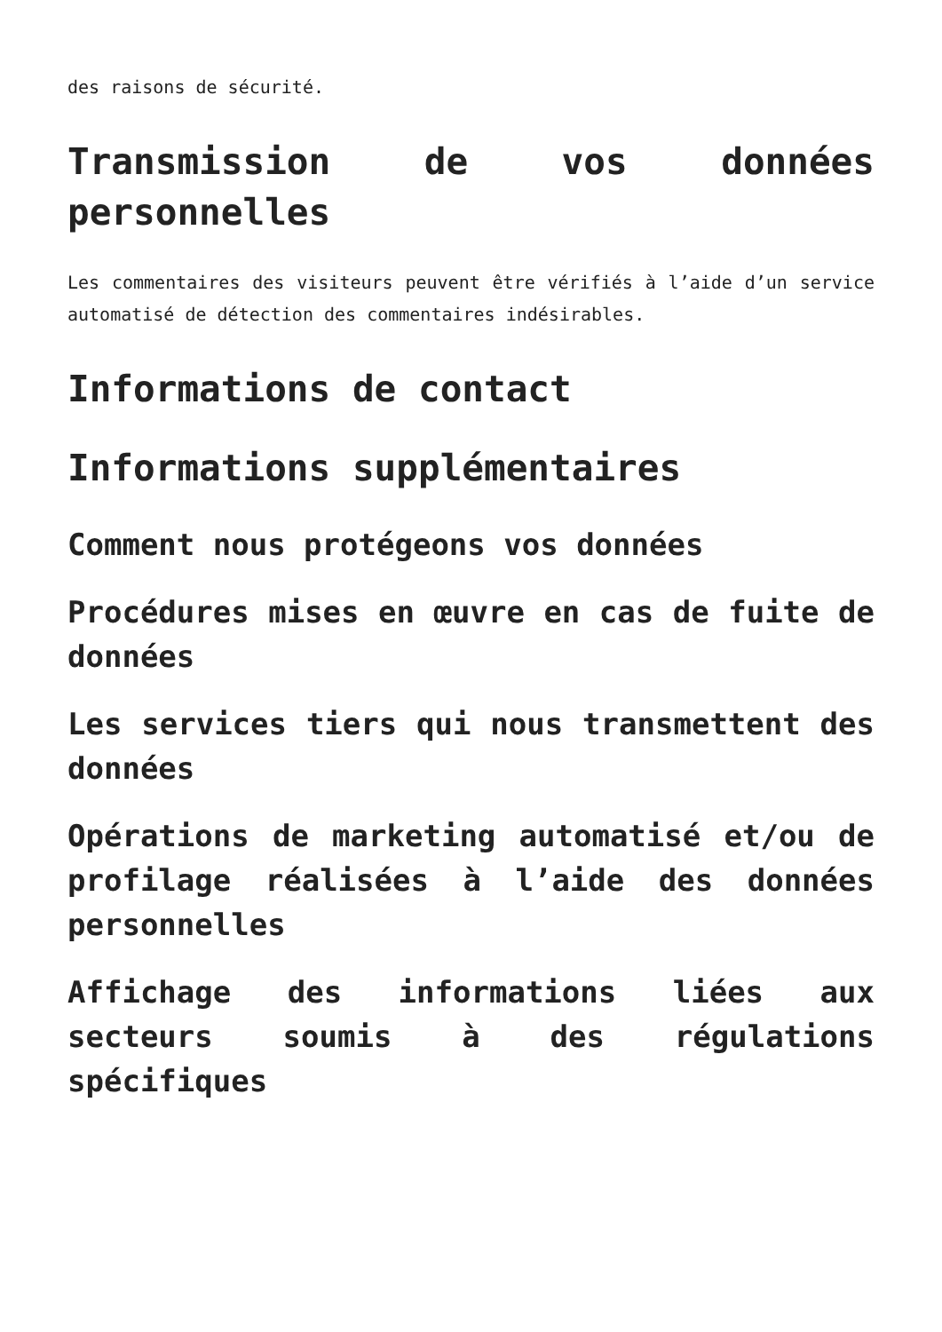des raisons de sécurité.
Transmission de vos données personnelles
Les commentaires des visiteurs peuvent être vérifiés à l’aide d’un service automatisé de détection des commentaires indésirables.
Informations de contact
Informations supplémentaires
Comment nous protégeons vos données
Procédures mises en œuvre en cas de fuite de données
Les services tiers qui nous transmettent des données
Opérations de marketing automatisé et/ou de profilage réalisées à l’aide des données personnelles
Affichage des informations liées aux secteurs soumis à des régulations spécifiques